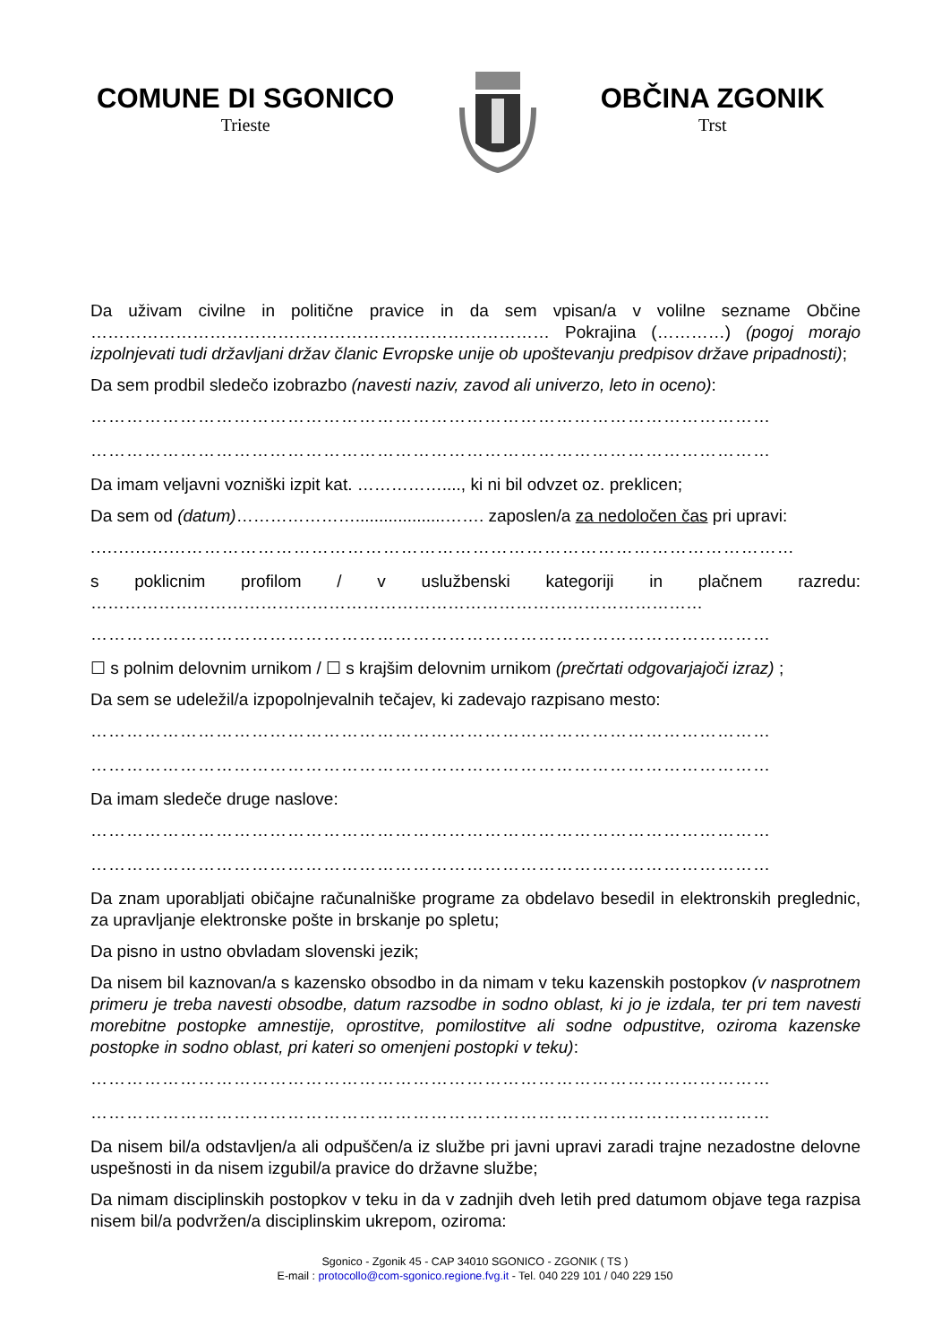COMUNE DI SGONICO
Trieste
OBČINA ZGONIK
Trst
Da uživam civilne in politične pravice in da sem vpisan/a v volilne sezname Občine ……………………………………………………………………… Pokrajina (…………) (pogoj morajo izpolnjevati tudi državljani držav članic Evropske unije ob upoštevanju predpisov države pripadnosti);
Da sem prodbil sledečo izobrazbo (navesti naziv, zavod ali univerzo, leto in oceno):
……………………………………………………………………………………………………
……………………………………………………………………………………………………
Da imam veljavni vozniški izpit kat. ……………...., ki ni bil odvzet oz. preklicen;
Da sem od (datum)…………………...................……. zaposlen/a za nedoločen čas pri upravi:
.................…………………………………………………………………………………………
s poklicnim profilom / v uslužbenski kategoriji in plačnem razredu: ………………………………………………………………………………………………
……………………………………………………………………………………………………
☐ s polnim delovnim urnikom / ☐ s krajšim delovnim urnikom (prečrtati odgovarjajoči izraz) ;
Da sem se udeležil/a izpopolnjevalnih tečajev, ki zadevajo razpisano mesto:
……………………………………………………………………………………………………
……………………………………………………………………………………………………
Da imam sledeče druge naslove:
……………………………………………………………………………………………………
……………………………………………………………………………………………………
Da znam uporabljati običajne računalniške programe za obdelavo besedil in elektronskih preglednic, za upravljanje elektronske pošte in brskanje po spletu;
Da pisno in ustno obvladam slovenski jezik;
Da nisem bil kaznovan/a s kazensko obsodbo in da nimam v teku kazenskih postopkov (v nasprotnem primeru je treba navesti obsodbe, datum razsodbe in sodno oblast, ki jo je izdala, ter pri tem navesti morebitne postopke amnestije, oprostitve, pomilostitve ali sodne odpustitve, oziroma kazenske postopke in sodno oblast, pri kateri so omenjeni postopki v teku):
……………………………………………………………………………………………………
……………………………………………………………………………………………………
Da nisem bil/a odstavljen/a ali odpuščen/a iz službe pri javni upravi zaradi trajne nezadostne delovne uspešnosti in da nisem izgubil/a pravice do državne službe;
Da nimam disciplinskih postopkov v teku in da v zadnjih dveh letih pred datumom objave tega razpisa nisem bil/a podvržen/a disciplinskim ukrepom, oziroma:
Sgonico - Zgonik 45 - CAP 34010 SGONICO - ZGONIK ( TS )
E-mail : protocollo@com-sgonico.regione.fvg.it - Tel. 040 229 101 / 040 229 150